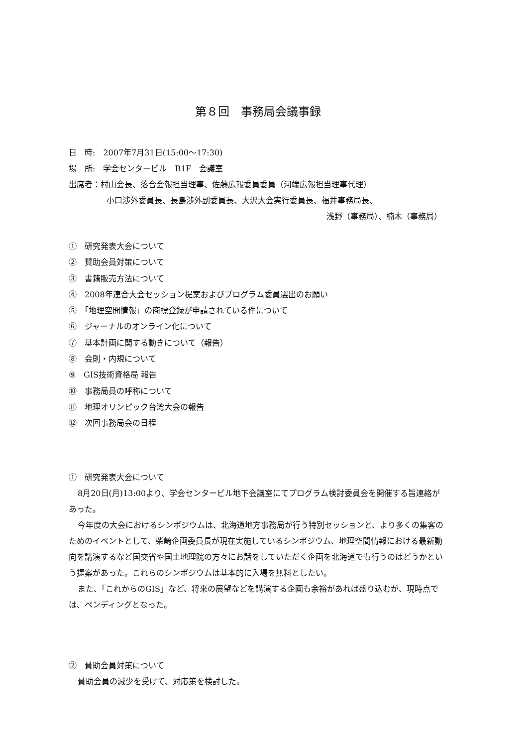第８回　事務局会議事録
日　時:　2007年7月31日(15:00～17:30)
場　所:　学会センタービル　B1F　会議室
出席者：村山会長、落合会報担当理事、佐藤広報委員委員（河端広報担当理事代理）
小口渉外委員長、長島渉外副委員長、大沢大会実行委員長、福井事務局長、
浅野（事務局）、楠木（事務局）
①　研究発表大会について
②　賛助会員対策について
③　書籍販売方法について
④　2008年連合大会セッション提案およびプログラム委員選出のお願い
⑤　「地理空間情報」の商標登録が申請されている件について
⑥　ジャーナルのオンライン化について
⑦　基本計画に関する動きについて（報告）
⑧　会則・内規について
⑨　GIS技術資格局 報告
⑩　事務局員の呼称について
⑪　地理オリンピック台湾大会の報告
⑫　次回事務局会の日程
①　研究発表大会について
8月20日(月)13:00より、学会センタービル地下会議室にてプログラム検討委員会を開催する旨連絡があった。
今年度の大会におけるシンポジウムは、北海道地方事務局が行う特別セッションと、より多くの集客のためのイベントとして、柴崎企画委員長が現在実施しているシンポジウム、地理空間情報における最新動向を講演するなど国交省や国土地理院の方々にお話をしていただく企画を北海道でも行うのはどうかという提案があった。これらのシンポジウムは基本的に入場を無料としたい。
また、「これからのGIS」など、将来の展望などを講演する企画も余裕があれば盛り込むが、現時点では、ペンディングとなった。
②　賛助会員対策について
賛助会員の減少を受けて、対応策を検討した。